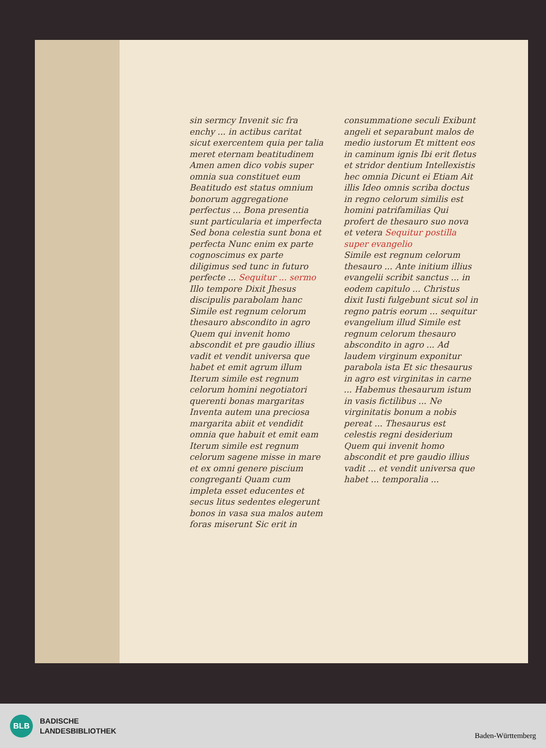sin sermcy Invenit sic fra enchy ... in actibus caritat sicut exercentem quia per talia meret eternam beatitudinem Amen amen dico vobis super omnia sua constituet eum Beatitudo est status omnium bonorum aggregatione perfectus ... Bona presentia sunt particularia et imperfecta Sed bona celestia sunt bona et perfecta Nunc enim ex parte cognoscimus ex parte diligimus sed tunc in futuro perfecte ... Sequitur ... sermo
Illo tempore Dixit Jhesus discipulis parabolam hanc Simile est regnum celorum thesauro abscondito in agro Quem qui invenit homo abscondit et pre gaudio illius vadit et vendit universa que habet et emit agrum illum Iterum simile est regnum celorum homini negotiatori querenti bonas margaritas Inventa autem una preciosa margarita abiit et vendidit omnia que habuit et emit eam Iterum simile est regnum celorum sagene misse in mare et ex omni genere piscium congreganti Quam cum impleta esset educentes et secus litus sedentes elegerunt bonos in vasa sua malos autem foras miserunt Sic erit in
consummatione seculi Exibunt angeli et separabunt malos de medio iustorum Et mittent eos in caminum ignis Ibi erit fletus et stridor dentium Intellexistis hec omnia Dicunt ei Etiam Ait illis Ideo omnis scriba doctus in regno celorum similis est homini patrifamilias Qui profert de thesauro suo nova et vetera Sequitur postilla super evangelio
Simile est regnum celorum thesauro ... Ante initium illius evangelii scribit sanctus ... in eodem capitulo ... Christus dixit Iusti fulgebunt sicut sol in regno patris eorum ... sequitur evangelium illud Simile est regnum celorum thesauro abscondito in agro ... Ad laudem virginum exponitur parabola ista Et sic thesaurus in agro est virginitas in carne ... Habemus thesaurum istum in vasis fictilibus ... Ne virginitatis bonum a nobis pereat ... Thesaurus est celestis regni desiderium Quem qui invenit homo abscondit et pre gaudio illius vadit ... et vendit universa que habet ... temporalia ...
BLB
BADISCHE
LANDESBIBLIOTHEK
Baden-Württemberg